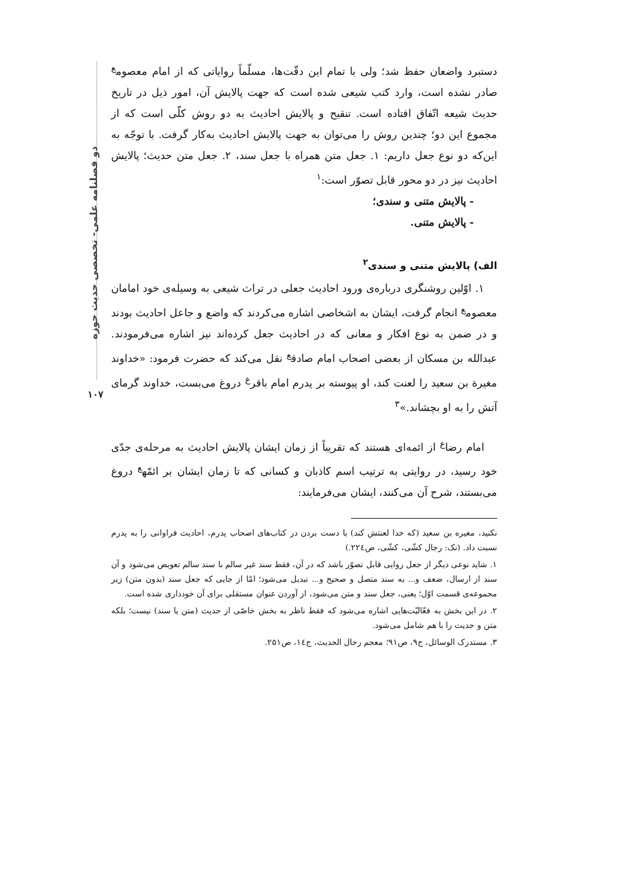دو فصلنامه علمی- تخصصی حدیث حوزه
۱۰۷
دستبرد واضعان حفظ شد؛ ولی با تمام این دقّت‌ها، مسلّماً روایاتی که از امام معصوم<sup>ع</sup> صادر نشده است، وارد کتب شیعی شده است که جهت پالایش آن، امور ذیل در تاریخ حدیث شیعه اتّفاق افتاده است. تنقیح و پالایش احادیث به دو روش کلّی است که از مجموع این دو؛ چندین روش را می‌توان به جهت پالایش احادیث به‌کار گرفت. با توجّه به این‌که دو نوع جعل داریم: ۱. جعل متن همراه با جعل سند، ۲. جعل متن حدیث؛ پالایش احادیث نیز در دو محور قابل تصوّر است:<sup>۱</sup>
- پالایش متنی و سندی؛
- پالایش متنی.
الف) پالایش متنی و سندی<sup>۲</sup>
۱. اوّلین روشنگری درباره‌ی ورود احادیث جعلی در تراث شیعی به وسیله‌ی خود امامان معصوم<sup>ع</sup> انجام گرفت، ایشان به اشخاصی اشاره می‌کردند که واضع و جاعل احادیث بودند و در ضمن به نوع افکار و معانی که در احادیث جعل کرده‌اند نیز اشاره می‌فرمودند. عبدالله بن مسکان از بعضی اصحاب امام صادق<sup>ع</sup> نقل می‌کند که حضرت فرمود: «خداوند مغیرة بن سعید را لعنت کند، او پیوسته بر پدرم امام باقر<sup>ع</sup> دروغ می‌بست، خداوند گرمای آتش را به او بچشاند.»<sup>۳</sup>
امام رضا<sup>ع</sup> از ائمه‌ای هستند که تقریباً از زمان ایشان پالایش احادیث به مرحله‌ی جدّی خود رسید، در روایتی به ترتیب اسم کاذبان و کسانی که تا زمان ایشان بر ائمّه<sup>ع</sup> دروغ می‌بستند، شرح آن می‌کنند، ایشان می‌فرمایند:
نکنید، مغیره بن سعید (که خدا لعنتش کند) با دست بردن در کتاب‌های اصحاب پدرم، احادیث فراوانی را به پدرم نسبت داد. (نک: رجال کشّی، کشّی، ص۲۲٤.)
۱. شاید نوعی دیگر از جعل روایی قابل تصوّر باشد که در آن، فقط سند غیر سالم با سند سالم تعویض می‌شود و آن سند از ارسال، ضعف و... به سند متصل و صحیح و... تبدیل می‌شود؛ امّا از جایی که جعل سند (بدون متن) زیر مجموعه‌ی قسمت اوّل؛ یعنی، جعل سند و متن می‌شود، از آوردن عنوان مستقلی برای آن خودداری شده است.
۲. در این بخش به فعّالیّت‌هایی اشاره می‌شود که فقط ناظر به بخش خاصّی از حدیث (متن یا سند) نیست؛ بلکه متن و حدیث را با هم شامل می‌شود.
۳. مستدرک الوسائل، ج۹، ص۹۱؛ معجم رجال الحدیث، ج١٤، ص۲۵۱.